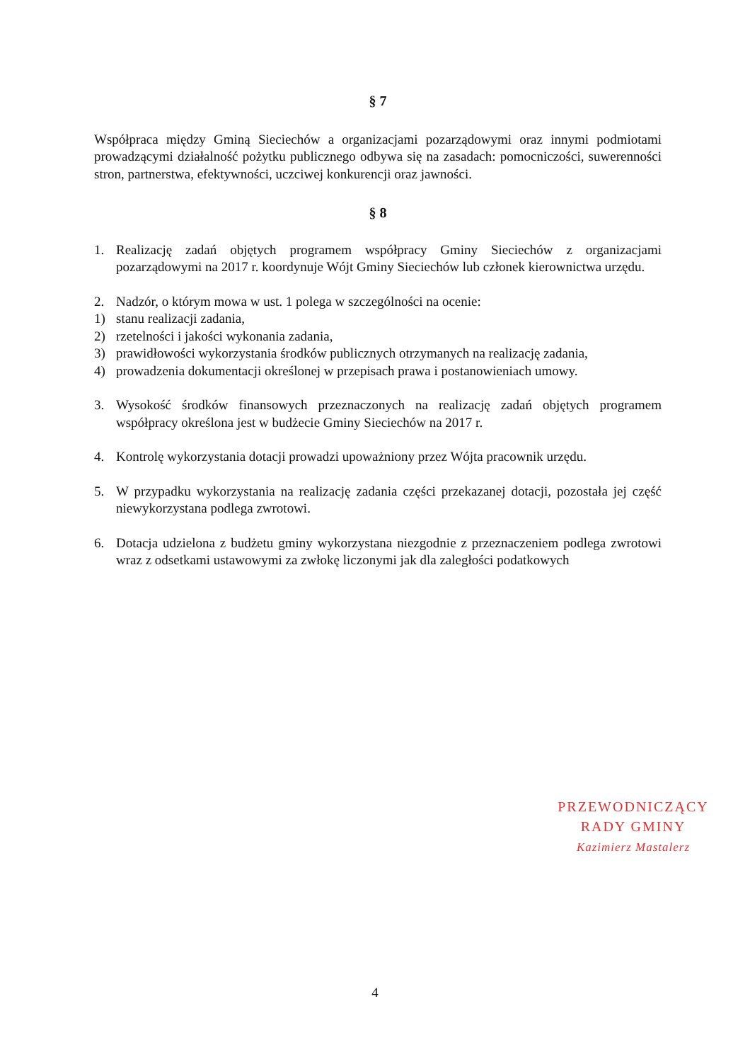§ 7
Współpraca między Gminą Sieciechów a organizacjami pozarządowymi oraz innymi podmiotami prowadzącymi działalność pożytku publicznego odbywa się na zasadach: pomocniczości, suwerenności stron, partnerstwa, efektywności, uczciwej konkurencji oraz jawności.
§ 8
1. Realizację zadań objętych programem współpracy Gminy Sieciechów z organizacjami pozarządowymi na 2017 r. koordynuje Wójt Gminy Sieciechów lub członek kierownictwa urzędu.
2. Nadzór, o którym mowa w ust. 1 polega w szczególności na ocenie:
1) stanu realizacji zadania,
2) rzetelności i jakości wykonania zadania,
3) prawidłowości wykorzystania środków publicznych otrzymanych na realizację zadania,
4) prowadzenia dokumentacji określonej w przepisach prawa i postanowieniach umowy.
3. Wysokość środków finansowych przeznaczonych na realizację zadań objętych programem współpracy określona jest w budżecie Gminy Sieciechów na 2017 r.
4. Kontrolę wykorzystania dotacji prowadzi upoważniony przez Wójta pracownik urzędu.
5. W przypadku wykorzystania na realizację zadania części przekazanej dotacji, pozostała jej część niewykorzystana podlega zwrotowi.
6. Dotacja udzielona z budżetu gminy wykorzystana niezgodnie z przeznaczeniem podlega zwrotowi wraz z odsetkami ustawowymi za zwłokę liczonymi jak dla zaległości podatkowych
PRZEWODNICZĄCY
RADY GMINY
Kazimierz Mastalerz
4